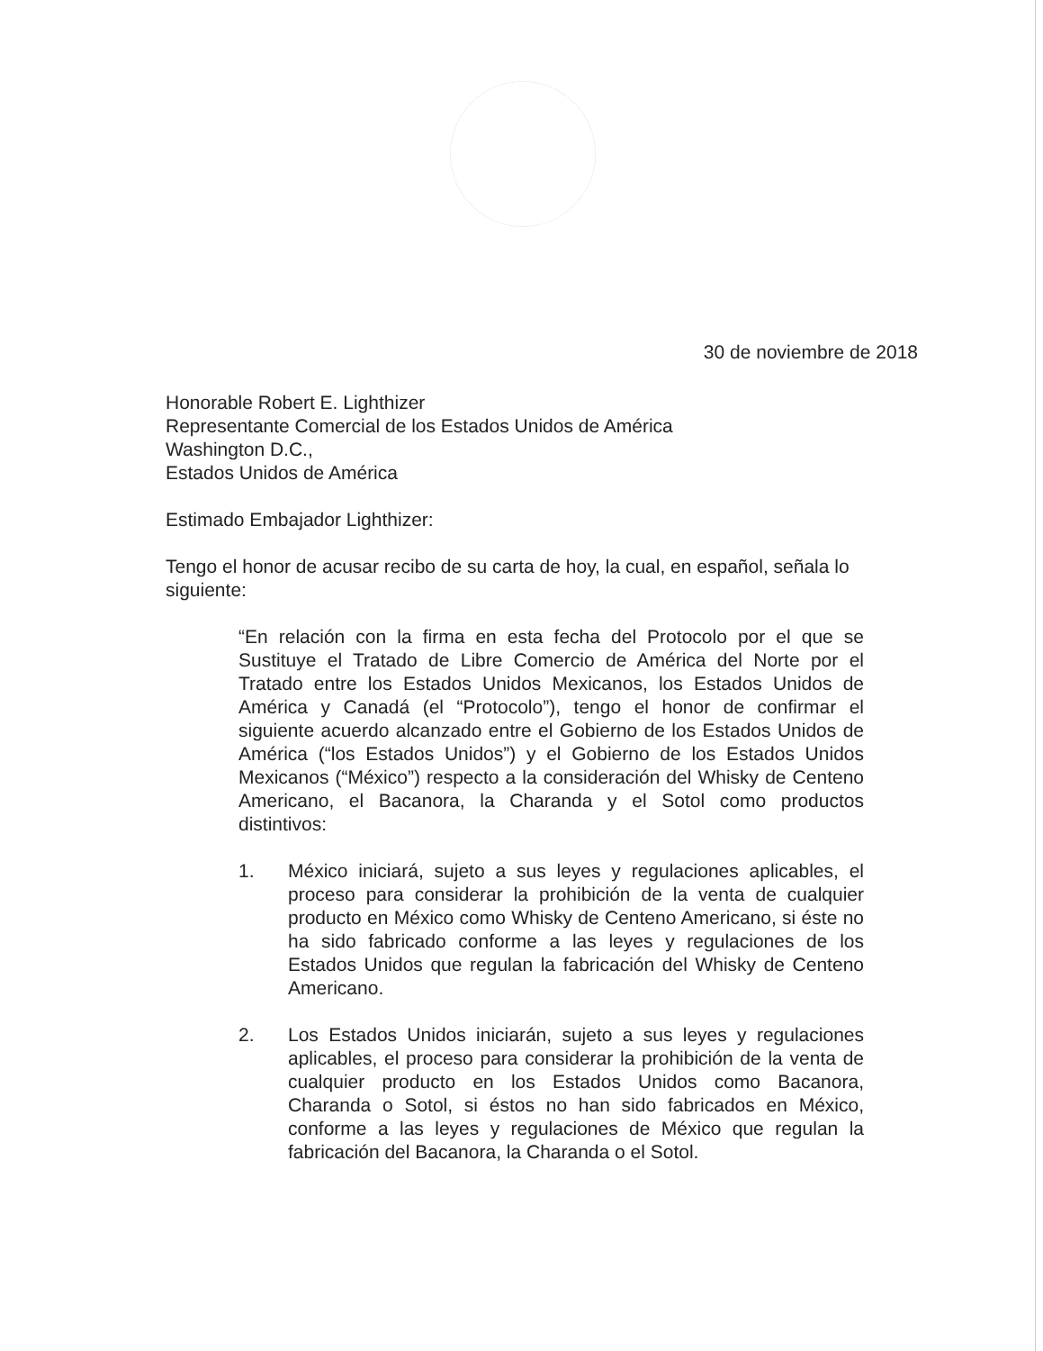30 de noviembre de 2018
Honorable Robert E. Lighthizer
Representante Comercial de los Estados Unidos de América
Washington D.C.,
Estados Unidos de América
Estimado Embajador Lighthizer:
Tengo el honor de acusar recibo de su carta de hoy, la cual, en español, señala lo siguiente:
“En relación con la firma en esta fecha del Protocolo por el que se Sustituye el Tratado de Libre Comercio de América del Norte por el Tratado entre los Estados Unidos Mexicanos, los Estados Unidos de América y Canadá (el “Protocolo”), tengo el honor de confirmar el siguiente acuerdo alcanzado entre el Gobierno de los Estados Unidos de América (“los Estados Unidos”) y el Gobierno de los Estados Unidos Mexicanos (“México”) respecto a la consideración del Whisky de Centeno Americano, el Bacanora, la Charanda y el Sotol como productos distintivos:
1. México iniciará, sujeto a sus leyes y regulaciones aplicables, el proceso para considerar la prohibición de la venta de cualquier producto en México como Whisky de Centeno Americano, si éste no ha sido fabricado conforme a las leyes y regulaciones de los Estados Unidos que regulan la fabricación del Whisky de Centeno Americano.
2. Los Estados Unidos iniciarán, sujeto a sus leyes y regulaciones aplicables, el proceso para considerar la prohibición de la venta de cualquier producto en los Estados Unidos como Bacanora, Charanda o Sotol, si éstos no han sido fabricados en México, conforme a las leyes y regulaciones de México que regulan la fabricación del Bacanora, la Charanda o el Sotol.